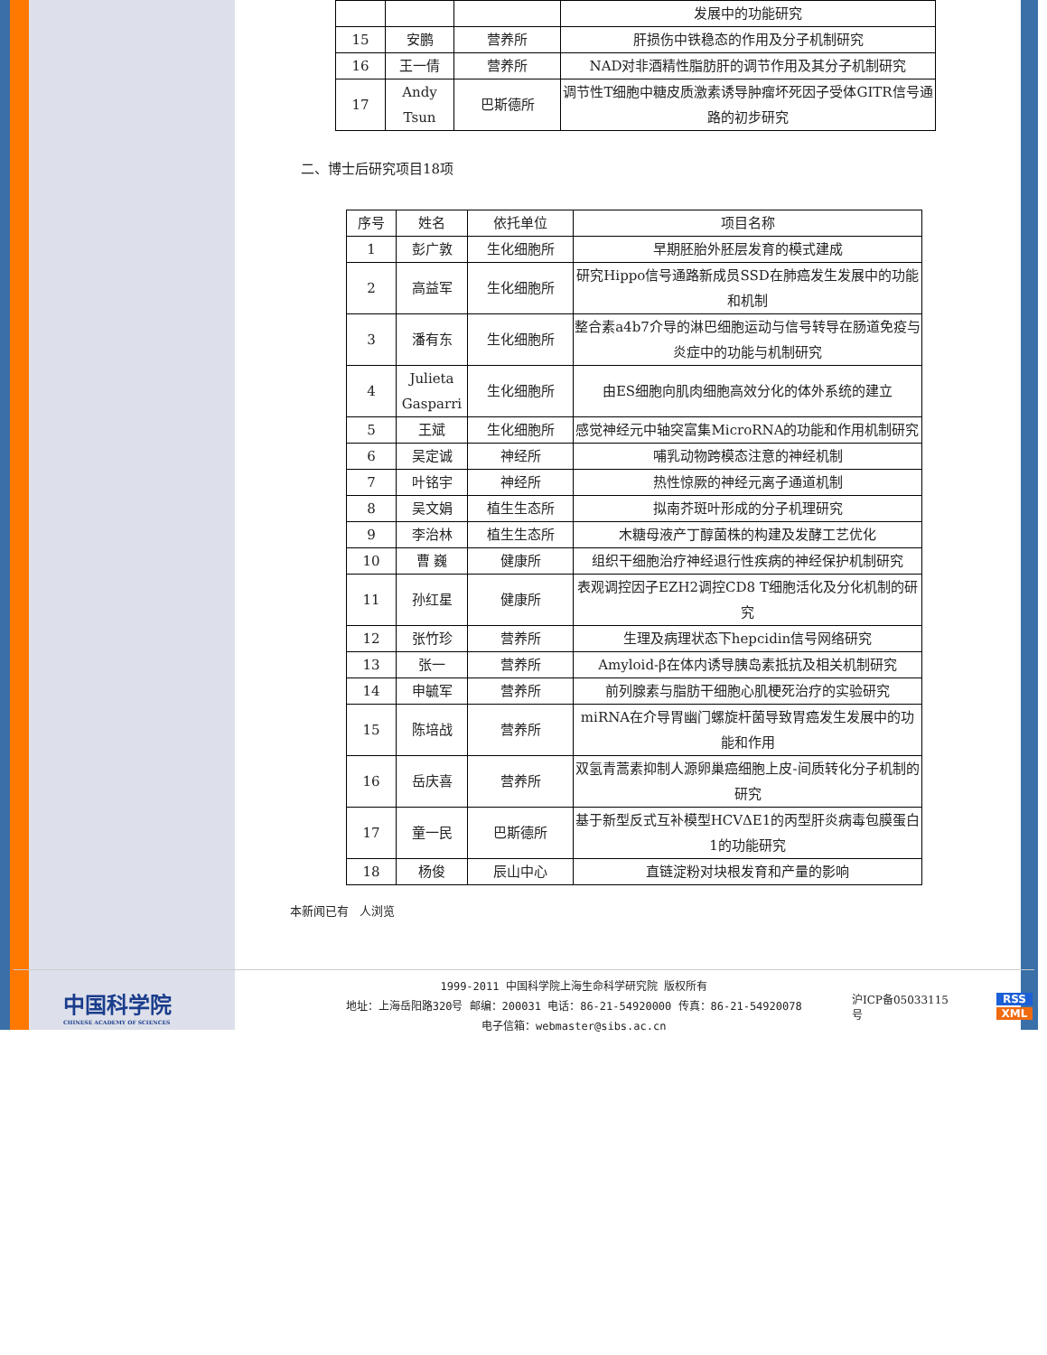| | | | 发展中的功能研究 |
| 15 | 安鹏 | 营养所 | 肝损伤中铁稳态的作用及分子机制研究 |
| 16 | 王一倩 | 营养所 | NAD对非酒精性脂肪肝的调节作用及其分子机制研究 |
| 17 | Andy Tsun | 巴斯德所 | 调节性T细胞中糖皮质激素诱导肿瘤坏死因子受体GITR信号通路的初步研究 |
二、博士后研究项目18项
| 序号 | 姓名 | 依托单位 | 项目名称 |
| --- | --- | --- | --- |
| 1 | 彭广敦 | 生化细胞所 | 早期胚胎外胚层发育的模式建成 |
| 2 | 高益军 | 生化细胞所 | 研究Hippo信号通路新成员SSD在肺癌发生发展中的功能和机制 |
| 3 | 潘有东 | 生化细胞所 | 整合素a4b7介导的淋巴细胞运动与信号转导在肠道免疫与炎症中的功能与机制研究 |
| 4 | Julieta Gasparri | 生化细胞所 | 由ES细胞向肌肉细胞高效分化的体外系统的建立 |
| 5 | 王斌 | 生化细胞所 | 感觉神经元中轴突富集MicroRNA的功能和作用机制研究 |
| 6 | 吴定诚 | 神经所 | 哺乳动物跨模态注意的神经机制 |
| 7 | 叶铭宇 | 神经所 | 热性惊厥的神经元离子通道机制 |
| 8 | 吴文娟 | 植生生态所 | 拟南芥斑叶形成的分子机理研究 |
| 9 | 李治林 | 植生生态所 | 木糖母液产丁醇菌株的构建及发酵工艺优化 |
| 10 | 曹 巍 | 健康所 | 组织干细胞治疗神经退行性疾病的神经保护机制研究 |
| 11 | 孙红星 | 健康所 | 表观调控因子EZH2调控CD8 T细胞活化及分化机制的研究 |
| 12 | 张竹珍 | 营养所 | 生理及病理状态下hepcidin信号网络研究 |
| 13 | 张一 | 营养所 | Amyloid-β在体内诱导胰岛素抵抗及相关机制研究 |
| 14 | 申毓军 | 营养所 | 前列腺素与脂肪干细胞心肌梗死治疗的实验研究 |
| 15 | 陈培战 | 营养所 | miRNA在介导胃幽门螺旋杆菌导致胃癌发生发展中的功能和作用 |
| 16 | 岳庆喜 | 营养所 | 双氢青蒿素抑制人源卵巢癌细胞上皮-间质转化分子机制的研究 |
| 17 | 童一民 | 巴斯德所 | 基于新型反式互补模型HCVΔE1的丙型肝炎病毒包膜蛋白1的功能研究 |
| 18 | 杨俊 | 辰山中心 | 直链淀粉对块根发育和产量的影响 |
本新闻已有 人浏览
中国科学院
CHINESE ACADEMY OF SCIENCES
1999-2011 中国科学院上海生命科学研究院 版权所有
地址：上海岳阳路320号 邮编：200031 电话：86-21-54920000 传真：86-21-54920078
电子信箱：webmaster@sibs.ac.cn
沪ICP备05033115号
RSS
XML